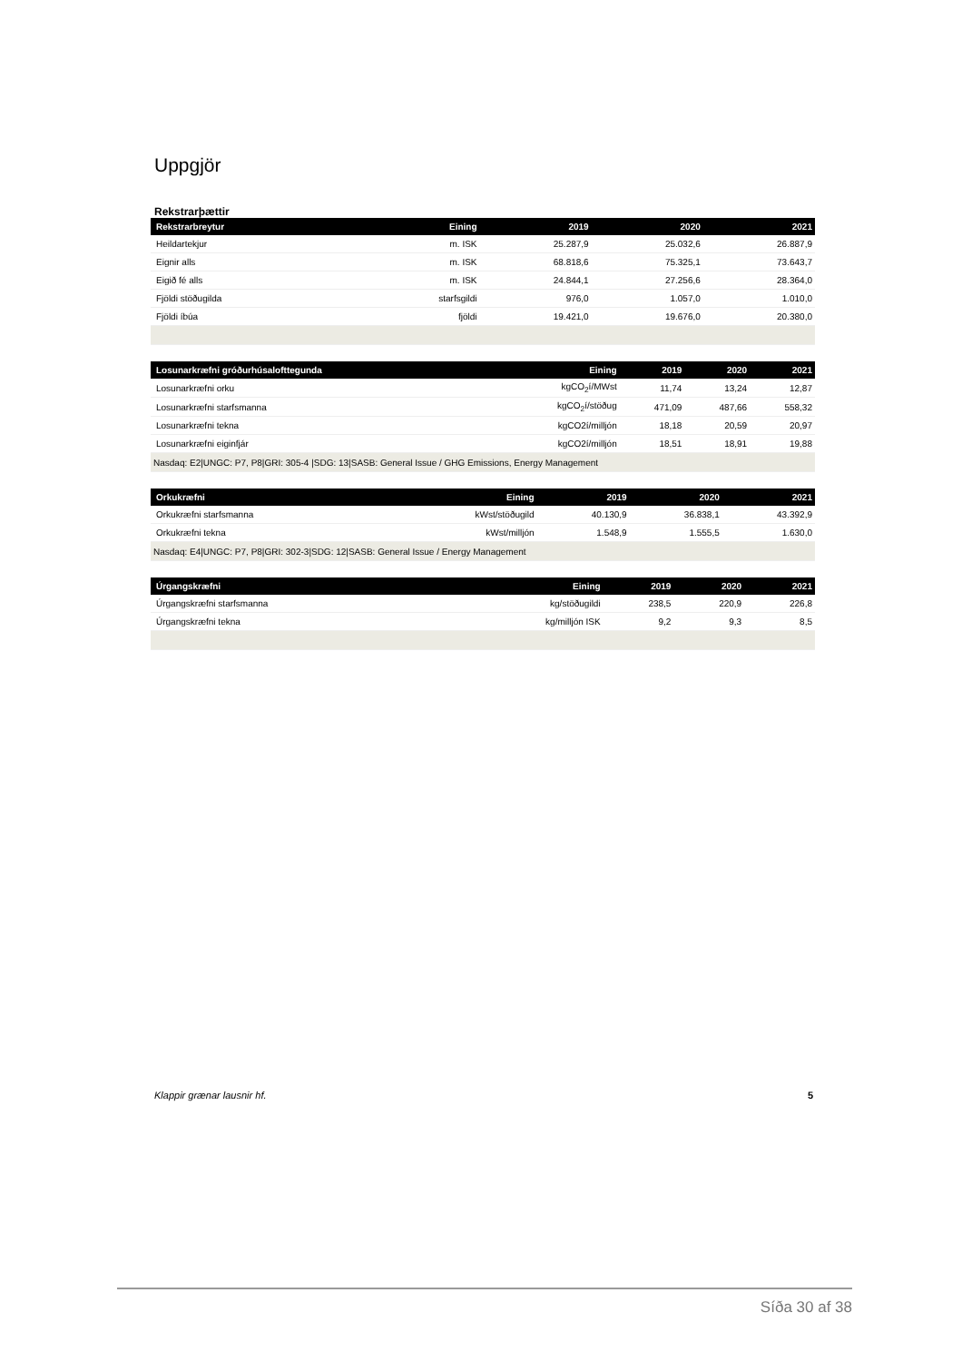Uppgjör
Rekstrarþættir
| Rekstrarbreytur | Eining | 2019 | 2020 | 2021 |
| --- | --- | --- | --- | --- |
| Heildartekjur | m. ISK | 25.287,9 | 25.032,6 | 26.887,9 |
| Eignir alls | m. ISK | 68.818,6 | 75.325,1 | 73.643,7 |
| Eigið fé alls | m. ISK | 24.844,1 | 27.256,6 | 28.364,0 |
| Fjöldi stöðugilda | starfsgildi | 976,0 | 1.057,0 | 1.010,0 |
| Fjöldi íbúa | fjöldi | 19.421,0 | 19.676,0 | 20.380,0 |
| Losunarkræfni gróðurhúsalofttegunda | Eining | 2019 | 2020 | 2021 |
| --- | --- | --- | --- | --- |
| Losunarkræfni orku | kgCO<sub>2</sub>í/MWst | 11,74 | 13,24 | 12,87 |
| Losunarkræfni starfsmanna | kgCO<sub>2</sub>í/stöðug | 471,09 | 487,66 | 558,32 |
| Losunarkræfni tekna | kgCO2í/milljón | 18,18 | 20,59 | 20,97 |
| Losunarkræfni eiginfjár | kgCO2í/milljón | 18,51 | 18,91 | 19,88 |
| Nasdaq: E2/UNGC: P7, P8/GRI: 305-4 /SDG: 13/SASB: General Issue / GHG Emissions, Energy Management | | | | |
| Orkukræfni | Eining | 2019 | 2020 | 2021 |
| --- | --- | --- | --- | --- |
| Orkukræfni starfsmanna | kWst/stöðugild | 40.130,9 | 36.838,1 | 43.392,9 |
| Orkukræfni tekna | kWst/milljón | 1.548,9 | 1.555,5 | 1.630,0 |
| Nasdaq: E4/UNGC: P7, P8/GRI: 302-3/SDG: 12/SASB: General Issue / Energy Management | | | | |
| Úrgangskræfni | Eining | 2019 | 2020 | 2021 |
| --- | --- | --- | --- | --- |
| Úrgangskræfni starfsmanna | kg/stöðugildi | 238,5 | 220,9 | 226,8 |
| Úrgangskræfni tekna | kg/milljón ISK | 9,2 | 9,3 | 8,5 |
Klappir grænar lausnir hf. 5
Síða 30 af 38